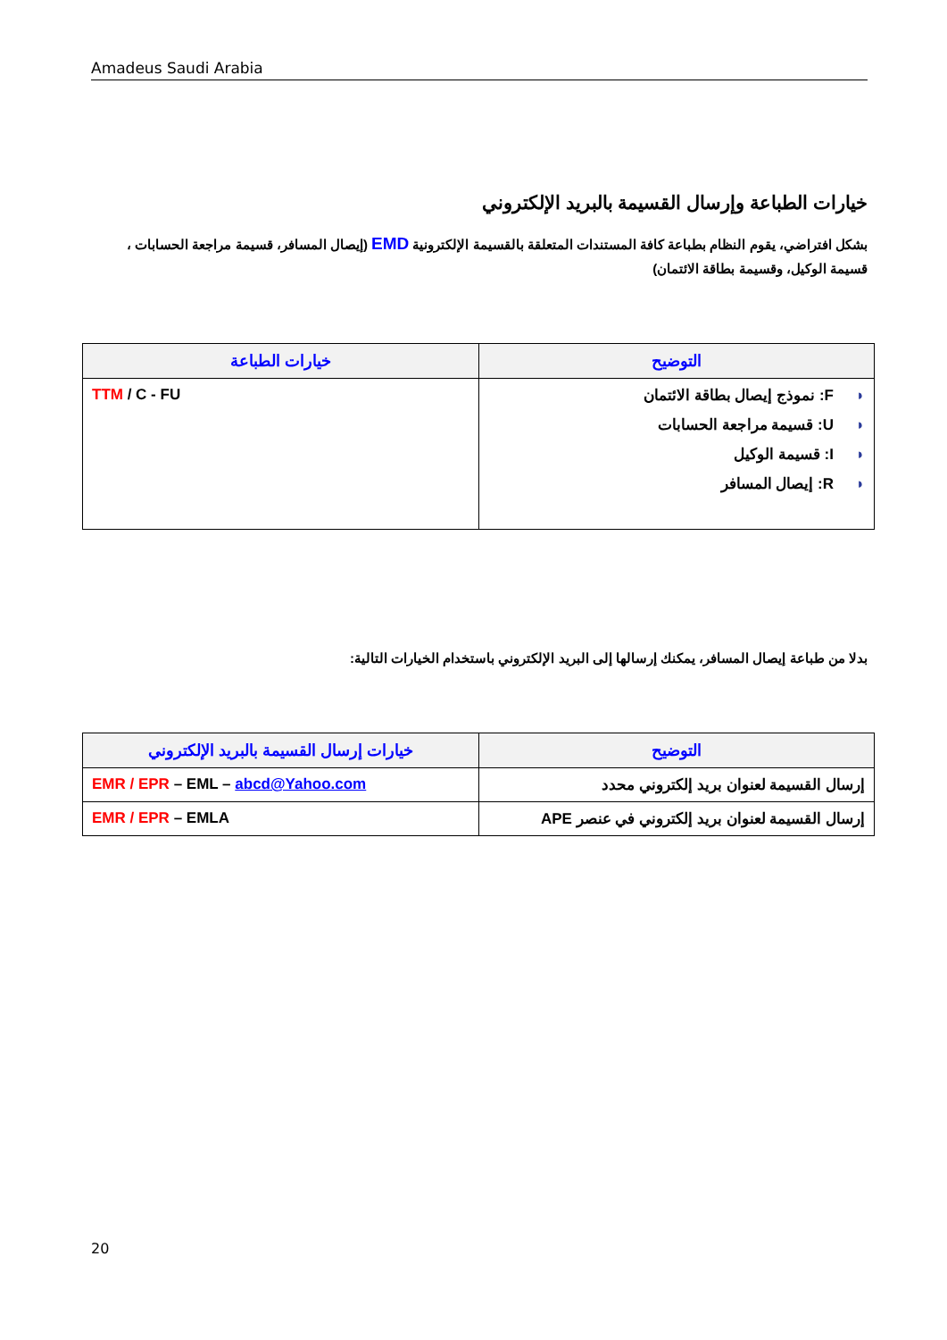Amadeus Saudi Arabia
خيارات الطباعة وإرسال القسيمة بالبريد الإلكتروني
بشكل افتراضي، يقوم النظام بطباعة كافة المستندات المتعلقة بالقسيمة الإلكترونية EMD (إيصال المسافر، قسيمة مراجعة الحسابات ، قسيمة الوكيل، وقسيمة بطاقة الائتمان)
| التوضيح | خيارات الطباعة |
| --- | --- |
| ◗ F: نموذج إيصال بطاقة الائتمان ◗ U: قسيمة مراجعة الحسابات ◗ I: قسيمة الوكيل ◗ R: إيصال المسافر | TTM / C - FU |
بدلا من طباعة إيصال المسافر، يمكنك إرسالها إلى البريد الإلكتروني باستخدام الخيارات التالية:
| التوضيح | خيارات إرسال القسيمة بالبريد الإلكتروني |
| --- | --- |
| إرسال القسيمة لعنوان بريد إلكتروني محدد | EMR / EPR – EML – abcd@Yahoo.com |
| إرسال القسيمة لعنوان بريد إلكتروني في عنصر APE | EMR / EPR – EMLA |
20